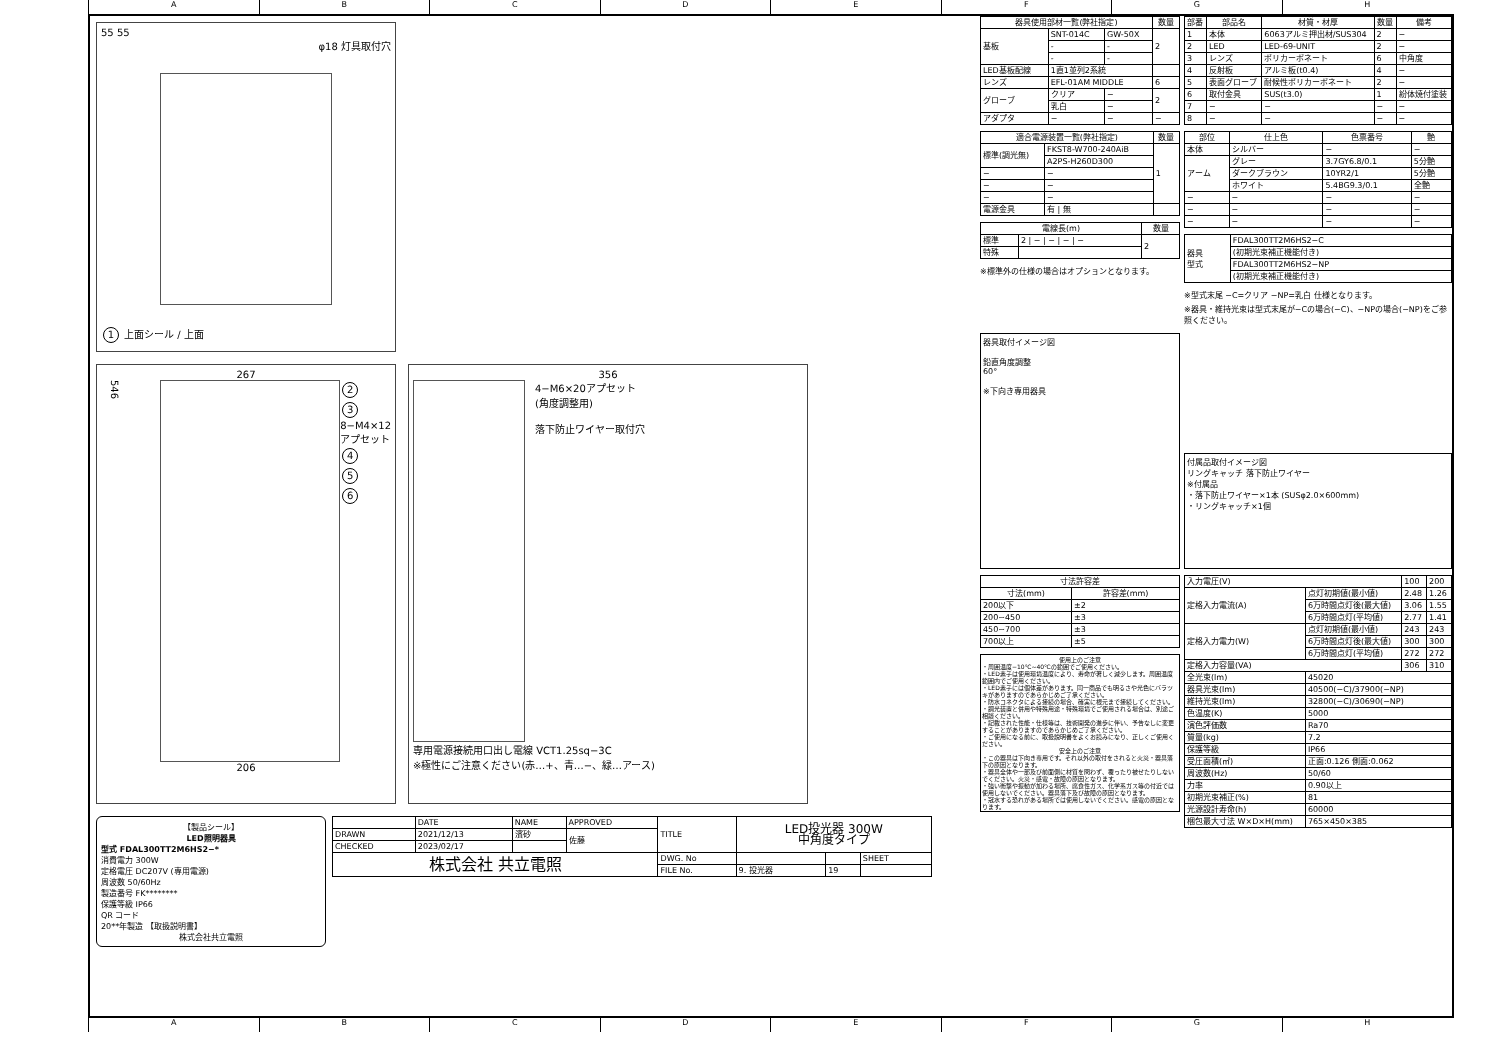ABCDEFGH
55 55
φ18 灯具取付穴
1 上面シール / 上面
267
546
2
3
8−M4×12
アプセット
4
5
6
206
356
4−M6×20アプセット
(角度調整用)
落下防止ワイヤー取付穴
専用電源接続用口出し電線 VCT1.25sq−3C
※極性にご注意ください(赤…+、青…−、緑…アース)
【製品シール】
LED照明器具
型式 FDAL300TT2M6HS2−*
消費電力 300W
定格電圧 DC207V (専用電源)
周波数 50/60Hz
製造番号 FK********
保護等級 IP66
QR コード
20**年製造 【取扱説明書】
株式会社共立電照
| | DATE | NAME | APPROVED | TITLE | LED投光器 300W 中角度タイプ | | |
| DRAWN | 2021/12/13 | 濱砂 | 佐藤 | | | | |
| CHECKED | 2023/02/17 | | | | | | |
| 株式会社 共立電照 | | | | DWG. No | | | SHEET |
| | | | | FILE No. | 9. 投光器 | 19 | |
| 器具使用部材一覧(弊社指定) | | | 数量 |
| --- | --- | --- | --- |
| 基板 | SNT-014C | GW-50X | 2 |
| | - | - | |
| | - | - | |
| LED基板配線 | 1直1並列2系統 | | |
| レンズ | EFL-01AM MIDDLE | | 6 |
| グローブ | クリア | − | 2 |
| | 乳白 | − | |
| アダプタ | − | − | − |
| 適合電源装置一覧(弊社指定) | | 数量 |
| --- | --- | --- |
| 標準(調光無) | FKST8-W700-240AiB | 1 |
| | A2PS-H260D300 | |
| − | − | |
| − | − | |
| − | − | |
| 電源金具 | 有 / 無 | |
| 電線長(m) | | 数量 |
| --- | --- | --- |
| 標準 | 2 / − / − / − / − | 2 |
| 特殊 | | |
※標準外の仕様の場合はオプションとなります。
| 部番 | 部品名 | 材質・材厚 | 数量 | 備考 |
| --- | --- | --- | --- | --- |
| 1 | 本体 | 6063アルミ押出材/SUS304 | 2 | − |
| 2 | LED | LED-69-UNIT | 2 | − |
| 3 | レンズ | ポリカーボネート | 6 | 中角度 |
| 4 | 反射板 | アルミ板(t0.4) | 4 | − |
| 5 | 表面グローブ | 耐候性ポリカーボネート | 2 | − |
| 6 | 取付金具 | SUS(t3.0) | 1 | 紛体焼付塗装 |
| 7 | − | − | − | − |
| 8 | − | − | − | − |
| 部位 | 仕上色 | 色票番号 | 艶 |
| --- | --- | --- | --- |
| 本体 | シルバー | − | − |
| アーム | グレー | 3.7GY6.8/0.1 | 5分艶 |
| | ダークブラウン | 10YR2/1 | 5分艶 |
| | ホワイト | 5.4BG9.3/0.1 | 全艶 |
| − | − | − | − |
| − | − | − | − |
| − | − | − | − |
| 器具 型式 | FDAL300TT2M6HS2−C |
| | (初期光束補正機能付き) |
| | FDAL300TT2M6HS2−NP |
| | (初期光束補正機能付き) |
※型式末尾 −C=クリア −NP=乳白 仕様となります。
※器具・維持光束は型式末尾が−Cの場合(−C)、−NPの場合(−NP)をご参照ください。
器具取付イメージ図
鉛直角度調整
60°
※下向き専用器具
| 寸法許容差 | |
| --- | --- |
| 寸法(mm) | 許容差(mm) |
| 200以下 | ±2 |
| 200~450 | ±3 |
| 450~700 | ±3 |
| 700以上 | ±5 |
使用上のご注意
・周囲温度−10℃~40℃の範囲でご使用ください。
・LED素子は使用環境温度により、寿命が著しく減少します。周囲温度範囲内でご使用ください。
・LED素子には個体差があります。同一商品でも明るさや光色にバラツキがありますのであらかじめご了承ください。
・防水コネクタによる接続の場合、確実に根元まで接続してください。
・調光装置と併用や特殊用途・特殊環境でご使用される場合は、別途ご相談ください。
・記載された性能・仕様等は、技術開発の進歩に伴い、予告なしに変更することがありますのであらかじめご了承ください。
・ご使用になる前に、取扱説明書をよくお読みになり、正しくご使用ください。
安全上のご注意
・この器具は下向き専用です。それ以外の取付をされると火災・器具落下の原因となります。
・器具全体や一部及び前面側に材質を問わず、覆ったり被せたりしないでください。火災・感電・故障の原因となります。
・強い衝撃や振動が加わる場所、腐食性ガス、化学系ガス等の付近では使用しないでください。器具落下及び故障の原因となります。
・冠水する恐れがある場所では使用しないでください。感電の原因となります。
付属品取付イメージ図
リングキャッチ 落下防止ワイヤー
※付属品
・落下防止ワイヤー×1本 (SUSφ2.0×600mm)
・リングキャッチ×1個
| 入力電圧(V) | | 100 | 200 |
| 定格入力電流(A) | 点灯初期値(最小値) | 2.48 | 1.26 |
| | 6万時間点灯後(最大値) | 3.06 | 1.55 |
| | 6万時間点灯(平均値) | 2.77 | 1.41 |
| 定格入力電力(W) | 点灯初期値(最小値) | 243 | 243 |
| | 6万時間点灯後(最大値) | 300 | 300 |
| | 6万時間点灯(平均値) | 272 | 272 |
| 定格入力容量(VA) | | 306 | 310 |
| 全光束(lm) | 45020 | | |
| 器具光束(lm) | 40500(−C)/37900(−NP) | | |
| 維持光束(lm) | 32800(−C)/30690(−NP) | | |
| 色温度(K) | 5000 | | |
| 演色評価数 | Ra70 | | |
| 質量(kg) | 7.2 | | |
| 保護等級 | IP66 | | |
| 受圧面積(㎡) | 正面:0.126 側面:0.062 | | |
| 周波数(Hz) | 50/60 | | |
| 力率 | 0.90以上 | | |
| 初期光束補正(%) | 81 | | |
| 光源設計寿命(h) | 60000 | | |
| 梱包最大寸法 W×D×H(mm) | 765×450×385 | | |
ABCDEFGH